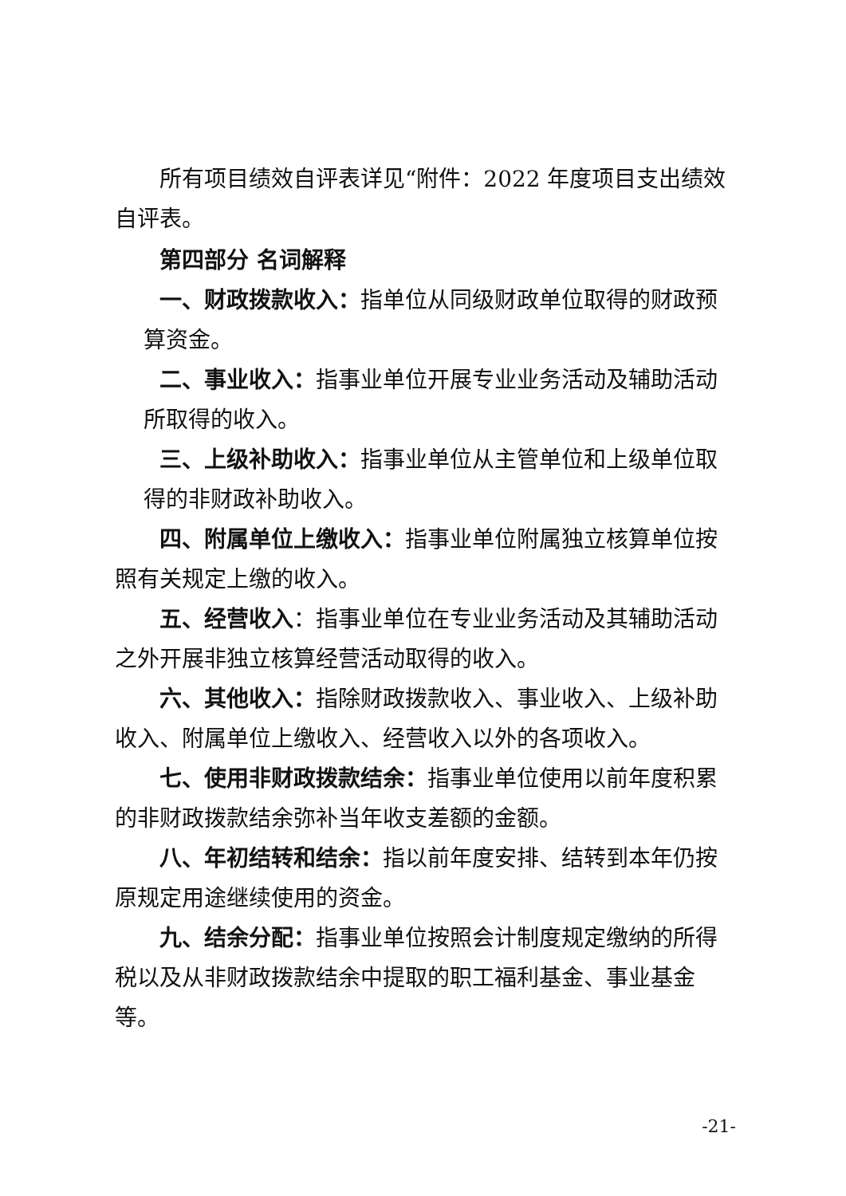所有项目绩效自评表详见“附件：2022 年度项目支出绩效自评表。
第四部分 名词解释
一、财政拨款收入：指单位从同级财政单位取得的财政预算资金。
二、事业收入：指事业单位开展专业业务活动及辅助活动所取得的收入。
三、上级补助收入：指事业单位从主管单位和上级单位取得的非财政补助收入。
四、附属单位上缴收入：指事业单位附属独立核算单位按照有关规定上缴的收入。
五、经营收入：指事业单位在专业业务活动及其辅助活动之外开展非独立核算经营活动取得的收入。
六、其他收入：指除财政拨款收入、事业收入、上级补助收入、附属单位上缴收入、经营收入以外的各项收入。
七、使用非财政拨款结余：指事业单位使用以前年度积累的非财政拨款结余弥补当年收支差额的金额。
八、年初结转和结余：指以前年度安排、结转到本年仍按原规定用途继续使用的资金。
九、结余分配：指事业单位按照会计制度规定缴纳的所得税以及从非财政拨款结余中提取的职工福利基金、事业基金等。
-21-